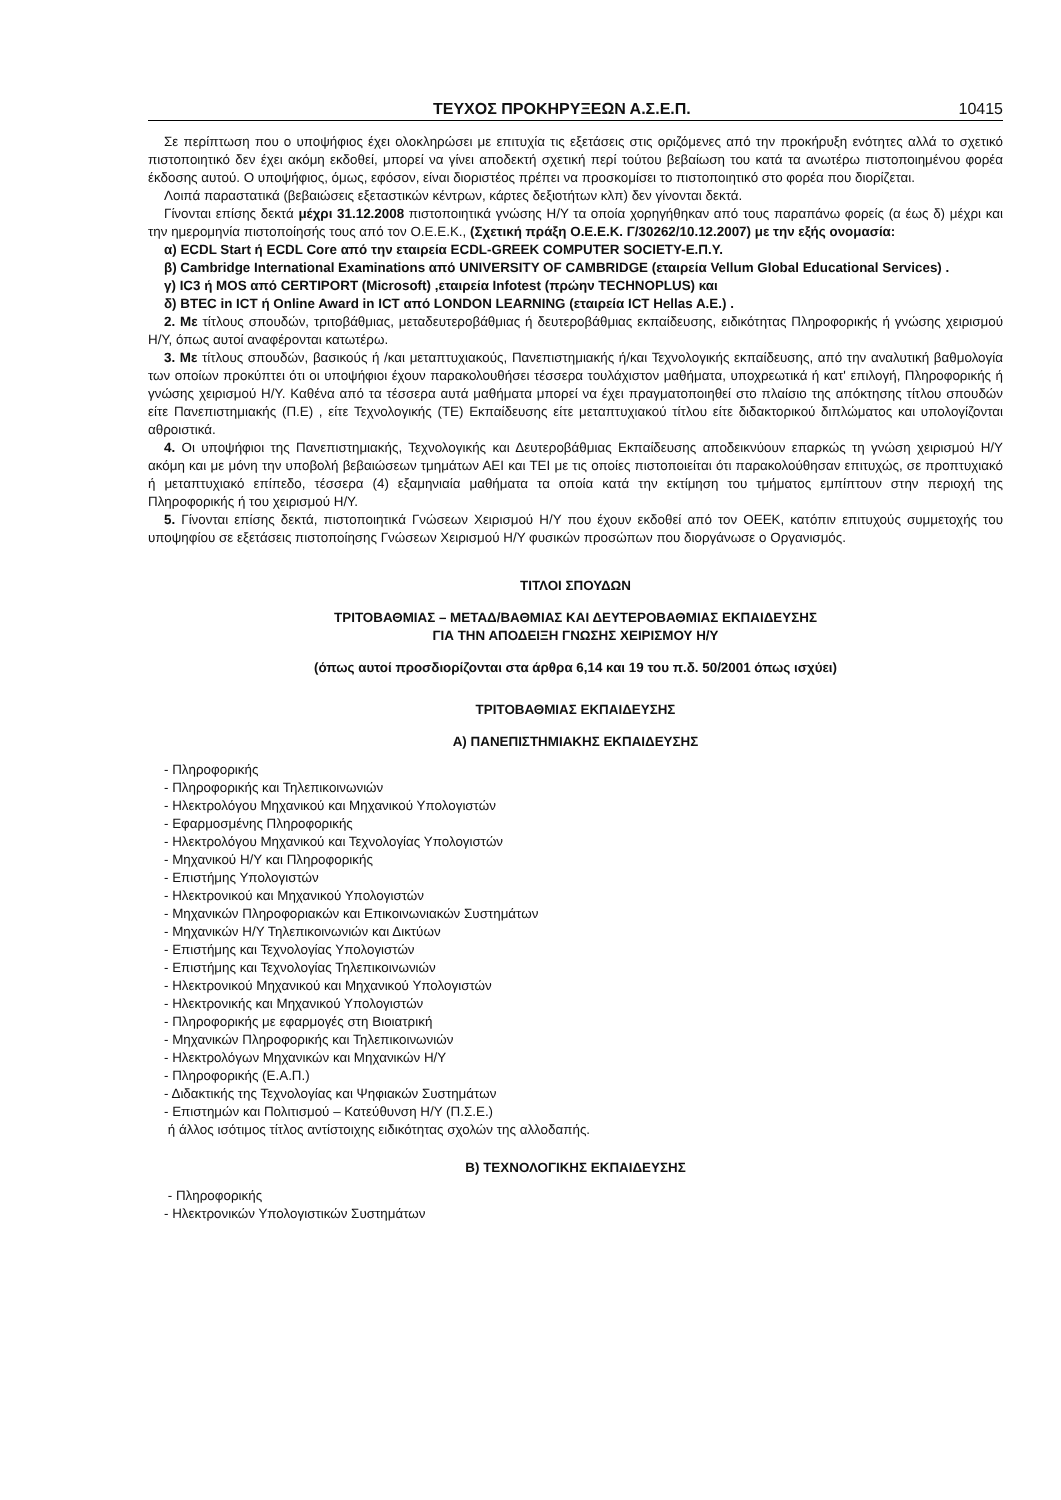ΤΕΥΧΟΣ ΠΡΟΚΗΡΥΞΕΩΝ Α.Σ.Ε.Π. 10415
Σε περίπτωση που ο υποψήφιος έχει ολοκληρώσει με επιτυχία τις εξετάσεις στις οριζόμενες από την προκήρυξη ενότητες αλλά το σχετικό πιστοποιητικό δεν έχει ακόμη εκδοθεί, μπορεί να γίνει αποδεκτή σχετική περί τούτου βεβαίωση του κατά τα ανωτέρω πιστοποιημένου φορέα έκδοσης αυτού. Ο υποψήφιος, όμως, εφόσον, είναι διοριστέος πρέπει να προσκομίσει το πιστοποιητικό στο φορέα που διορίζεται.
Λοιπά παραστατικά (βεβαιώσεις εξεταστικών κέντρων, κάρτες δεξιοτήτων κλπ) δεν γίνονται δεκτά.
Γίνονται επίσης δεκτά μέχρι 31.12.2008 πιστοποιητικά γνώσης Η/Υ τα οποία χορηγήθηκαν από τους παραπάνω φορείς (α έως δ) μέχρι και την ημερομηνία πιστοποίησής τους από τον Ο.Ε.Ε.Κ., (Σχετική πράξη Ο.Ε.Ε.Κ. Γ/30262/10.12.2007) με την εξής ονομασία:
α) ECDL Start ή ECDL Core από την εταιρεία ECDL-GREEK COMPUTER SOCIETY-Ε.Π.Υ.
β) Cambridge International Examinations από UNIVERSITY OF CAMBRIDGE (εταιρεία Vellum Global Educational Services) .
γ) IC3 ή MOS από CERTIPORT (Microsoft) ,εταιρεία Infotest (πρώην TECHNOPLUS) και
δ) BTEC in ICT ή Online Award in ICT από LONDON LEARNING (εταιρεία ICT Hellas A.E.) .
2. Με τίτλους σπουδών, τριτοβάθμιας, μεταδευτεροβάθμιας ή δευτεροβάθμιας εκπαίδευσης, ειδικότητας Πληροφορικής ή γνώσης χειρισμού Η/Υ, όπως αυτοί αναφέρονται κατωτέρω.
3. Με τίτλους σπουδών, βασικούς ή /και μεταπτυχιακούς, Πανεπιστημιακής ή/και Τεχνολογικής εκπαίδευσης, από την αναλυτική βαθμολογία των οποίων προκύπτει ότι οι υποψήφιοι έχουν παρακολουθήσει τέσσερα τουλάχιστον μαθήματα, υποχρεωτικά ή κατ' επιλογή, Πληροφορικής ή γνώσης χειρισμού Η/Υ. Καθένα από τα τέσσερα αυτά μαθήματα μπορεί να έχει πραγματοποιηθεί στο πλαίσιο της απόκτησης τίτλου σπουδών είτε Πανεπιστημιακής (Π.Ε) , είτε Τεχνολογικής (ΤΕ) Εκπαίδευσης είτε μεταπτυχιακού τίτλου είτε διδακτορικού διπλώματος και υπολογίζονται αθροιστικά.
4. Οι υποψήφιοι της Πανεπιστημιακής, Τεχνολογικής και Δευτεροβάθμιας Εκπαίδευσης αποδεικνύουν επαρκώς τη γνώση χειρισμού Η/Υ ακόμη και με μόνη την υποβολή βεβαιώσεων τμημάτων ΑΕΙ και ΤΕΙ με τις οποίες πιστοποιείται ότι παρακολούθησαν επιτυχώς, σε προπτυχιακό ή μεταπτυχιακό επίπεδο, τέσσερα (4) εξαμηνιαία μαθήματα τα οποία κατά την εκτίμηση του τμήματος εμπίπτουν στην περιοχή της Πληροφορικής ή του χειρισμού Η/Υ.
5. Γίνονται επίσης δεκτά, πιστοποιητικά Γνώσεων Χειρισμού Η/Υ που έχουν εκδοθεί από τον ΟΕΕΚ, κατόπιν επιτυχούς συμμετοχής του υποψηφίου σε εξετάσεις πιστοποίησης Γνώσεων Χειρισμού Η/Υ φυσικών προσώπων που διοργάνωσε ο Οργανισμός.
ΤΙΤΛΟΙ ΣΠΟΥΔΩΝ
ΤΡΙΤΟΒΑΘΜΙΑΣ – ΜΕΤΑΔ/ΒΑΘΜΙΑΣ ΚΑΙ ΔΕΥΤΕΡΟΒΑΘΜΙΑΣ ΕΚΠΑΙΔΕΥΣΗΣ
ΓΙΑ ΤΗΝ ΑΠΟΔΕΙΞΗ ΓΝΩΣΗΣ ΧΕΙΡΙΣΜΟΥ Η/Υ
(όπως αυτοί προσδιορίζονται στα άρθρα 6,14 και 19 του π.δ. 50/2001 όπως ισχύει)
ΤΡΙΤΟΒΑΘΜΙΑΣ ΕΚΠΑΙΔΕΥΣΗΣ
Α) ΠΑΝΕΠΙΣΤΗΜΙΑΚΗΣ ΕΚΠΑΙΔΕΥΣΗΣ
- Πληροφορικής
- Πληροφορικής και Τηλεπικοινωνιών
- Ηλεκτρολόγου Μηχανικού και Μηχανικού Υπολογιστών
- Εφαρμοσμένης Πληροφορικής
- Ηλεκτρολόγου Μηχανικού και Τεχνολογίας Υπολογιστών
- Μηχανικού Η/Υ και Πληροφορικής
- Επιστήμης Υπολογιστών
- Ηλεκτρονικού και Μηχανικού Υπολογιστών
- Μηχανικών Πληροφοριακών και Επικοινωνιακών Συστημάτων
- Μηχανικών Η/Υ Τηλεπικοινωνιών και Δικτύων
- Επιστήμης και Τεχνολογίας Υπολογιστών
- Επιστήμης και Τεχνολογίας Τηλεπικοινωνιών
- Ηλεκτρονικού Μηχανικού και Μηχανικού Υπολογιστών
- Ηλεκτρονικής και Μηχανικού Υπολογιστών
- Πληροφορικής με εφαρμογές στη Βιοιατρική
- Μηχανικών Πληροφορικής και Τηλεπικοινωνιών
- Ηλεκτρολόγων Μηχανικών και Μηχανικών Η/Υ
- Πληροφορικής (Ε.Α.Π.)
- Διδακτικής της Τεχνολογίας και Ψηφιακών Συστημάτων
- Επιστημών και Πολιτισμού – Κατεύθυνση Η/Υ (Π.Σ.Ε.)
ή άλλος ισότιμος τίτλος αντίστοιχης ειδικότητας σχολών της αλλοδαπής.
Β) ΤΕΧΝΟΛΟΓΙΚΗΣ ΕΚΠΑΙΔΕΥΣΗΣ
- Πληροφορικής
- Ηλεκτρονικών Υπολογιστικών Συστημάτων